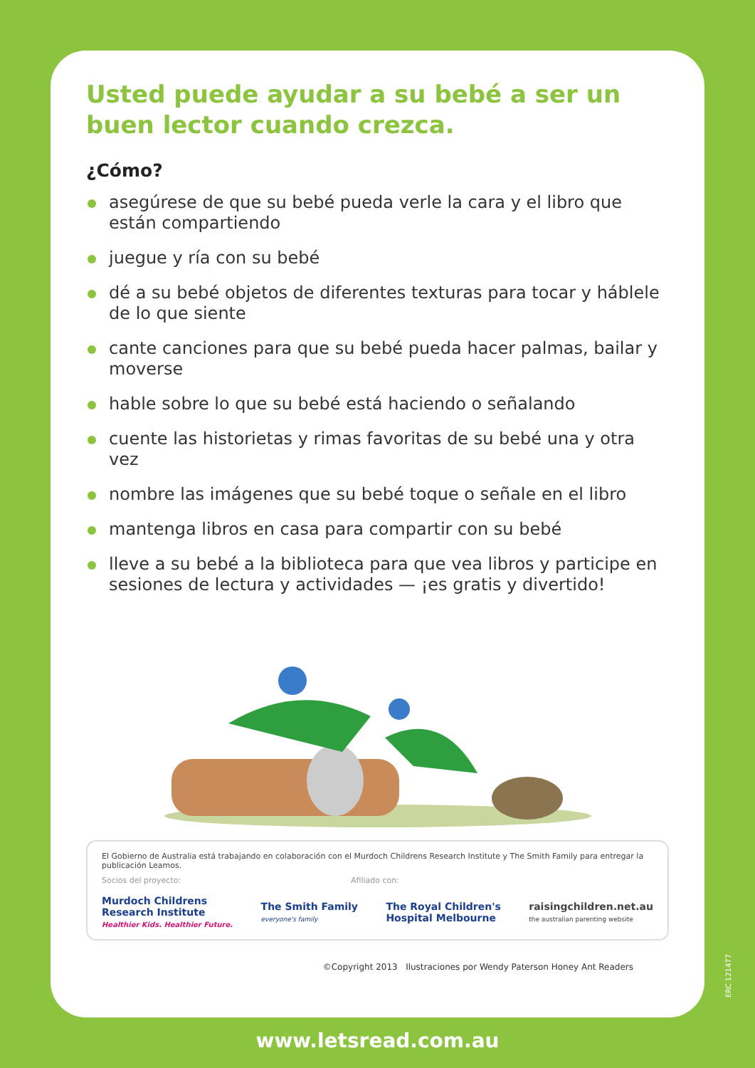Usted puede ayudar a su bebé a ser un buen lector cuando crezca.
¿Cómo?
asegúrese de que su bebé pueda verle la cara y el libro que están compartiendo
juegue y ría con su bebé
dé a su bebé objetos de diferentes texturas para tocar y háblele de lo que siente
cante canciones para que su bebé pueda hacer palmas, bailar y moverse
hable sobre lo que su bebé está haciendo o señalando
cuente las historietas y rimas favoritas de su bebé una y otra vez
nombre las imágenes que su bebé toque o señale en el libro
mantenga libros en casa para compartir con su bebé
lleve a su bebé a la biblioteca para que vea libros y participe en sesiones de lectura y actividades — ¡es gratis y divertido!
El Gobierno de Australia está trabajando en colaboración con el Murdoch Childrens Research Institute y The Smith Family para entregar la publicación Leamos.
Socios del proyecto: Afiliado con:
Murdoch Childrens
Research Institute
Healthier Kids. Healthier Future.
The Smith Family
everyone's family
The Royal Children's
Hospital Melbourne
raisingchildren.net.au
the australian parenting website
©Copyright 2013 Ilustraciones por Wendy Paterson Honey Ant Readers
ERC 121477
www.letsread.com.au